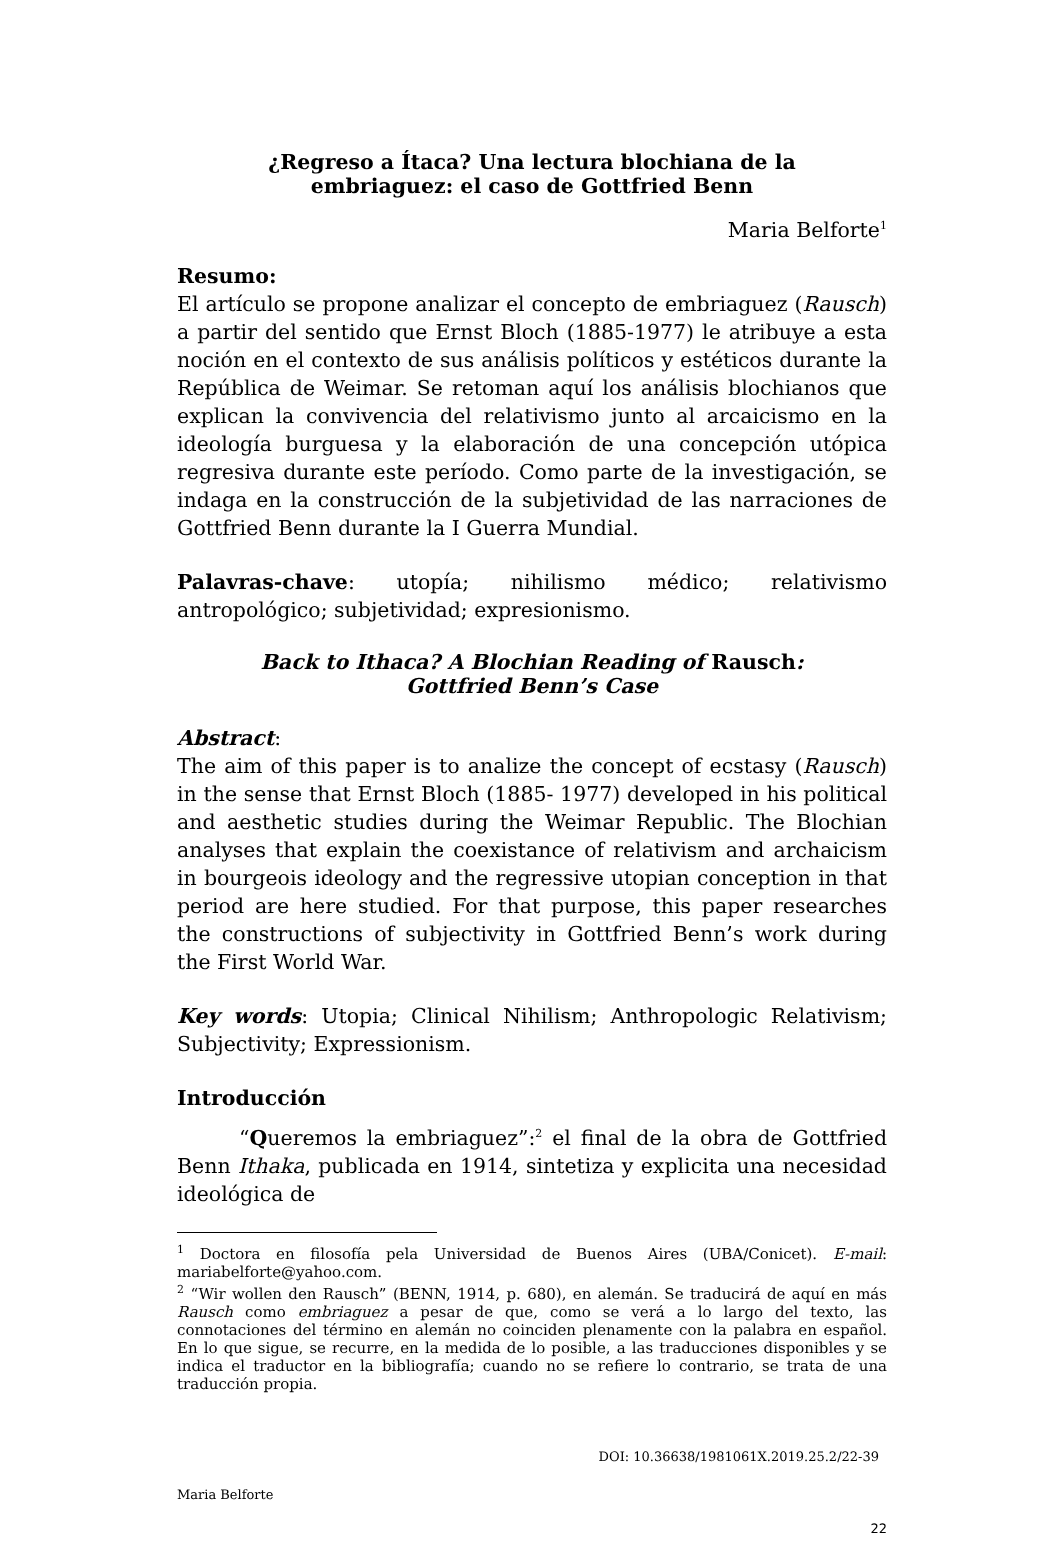¿Regreso a Ítaca? Una lectura blochiana de la embriaguez: el caso de Gottfried Benn
Maria Belforte<sup>1</sup>
Resumo:
El artículo se propone analizar el concepto de embriaguez (Rausch) a partir del sentido que Ernst Bloch (1885-1977) le atribuye a esta noción en el contexto de sus análisis políticos y estéticos durante la República de Weimar. Se retoman aquí los análisis blochianos que explican la convivencia del relativismo junto al arcaicismo en la ideología burguesa y la elaboración de una concepción utópica regresiva durante este período. Como parte de la investigación, se indaga en la construcción de la subjetividad de las narraciones de Gottfried Benn durante la I Guerra Mundial.
Palavras-chave: utopía; nihilismo médico; relativismo antropológico; subjetividad; expresionismo.
Back to Ithaca? A Blochian Reading of Rausch: Gottfried Benn’s Case
Abstract:
The aim of this paper is to analize the concept of ecstasy (Rausch) in the sense that Ernst Bloch (1885- 1977) developed in his political and aesthetic studies during the Weimar Republic. The Blochian analyses that explain the coexistance of relativism and archaicism in bourgeois ideology and the regressive utopian conception in that period are here studied. For that purpose, this paper researches the constructions of subjectivity in Gottfried Benn’s work during the First World War.
Key words: Utopia; Clinical Nihilism; Anthropologic Relativism; Subjectivity; Expressionism.
Introducción
“Queremos la embriaguez”:<sup>2</sup> el final de la obra de Gottfried Benn Ithaka, publicada en 1914, sintetiza y explicita una necesidad ideológica de
<sup>1</sup> Doctora en filosofía pela Universidad de Buenos Aires (UBA/Conicet). E-mail: mariabelforte@yahoo.com.
<sup>2</sup> “Wir wollen den Rausch” (BENN, 1914, p. 680), en alemán. Se traducirá de aquí en más Rausch como embriaguez a pesar de que, como se verá a lo largo del texto, las connotaciones del término en alemán no coinciden plenamente con la palabra en español. En lo que sigue, se recurre, en la medida de lo posible, a las traducciones disponibles y se indica el traductor en la bibliografía; cuando no se refiere lo contrario, se trata de una traducción propia.
DOI: 10.36638/1981061X.2019.25.2/22-39
Maria Belforte
22